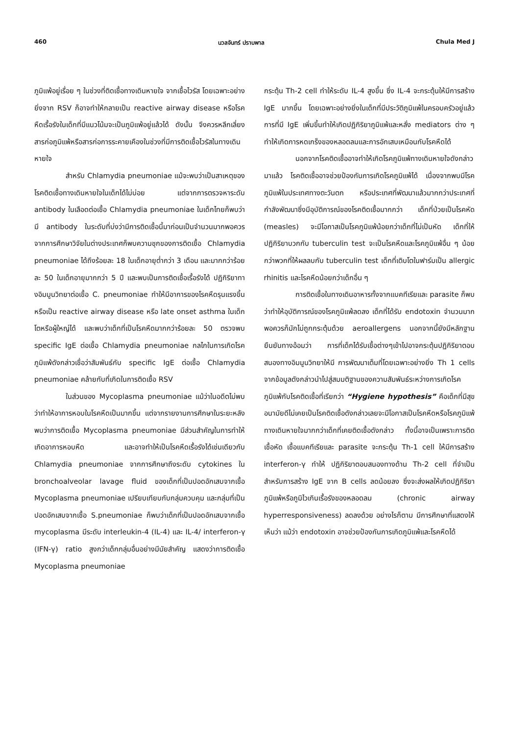460 นวลจันทร์ ปราบพาล Chula Med J
ภูมิแพ้อยู่เรื่อย ๆ ในช่วงที่ติดเชื้อทางเดินหายใจ จากเชื้อไวรัส โดยเฉพาะอย่างยิ่งจาก RSV ก็อาจทำให้กลายเป็น reactive airway disease หรือโรคหืดเรื้อรังในเด็กที่มีแนวโน้มจะเป็นภูมิแพ้อยู่แล้วได้ ดังนั้น จึงควรหลีกเลี่ยงสารก่อภูมิแพ้หรือสารก่อการระคายเคืองในช่วงที่มีการติดเชื้อไวรัสในทางเดินหายใจ
สำหรับ Chlamydia pneumoniae แม้จะพบว่าเป็นสาเหตุของโรคติดเชื้อทางเดินหายใจในเด็กได้ไม่บ่อย แต่จากการตรวจหาระดับ antibody ในเลือดต่อเชื้อ Chlamydia pneumoniae ในเด็กไทยก็พบว่ามี antibody ในระดับที่บ่งว่ามีการติดเชื้อนี้มาก่อนเป็นจำนวนมากพอควรจากการศึกษาวิจัยในต่างประเทศก็พบความชุกของการติดเชื้อ Chlamydia pneumoniae ได้ถึงร้อยละ 18 ในเด็กอายุต่ำกว่า 3 เดือน และมากกว่าร้อยละ 50 ในเด็กอายุมากกว่า 5 ปี และพบเป็นการติดเชื้อเรื้อรังได้ ปฏิกิริยาทางอิมมูนวิทยาต่อเชื้อ C. pneumoniae ทำให้มีอาการของโรคหืดรุนแรงขึ้น หรือเป็น reactive airway disease หรือ late onset asthma ในเด็กโตหรือผู้ใหญ่ได้ และพบว่าเด็กที่เป็นโรคหืดมากกว่าร้อยละ 50 ตรวจพบ specific IgE ต่อเชื้อ Chlamydia pneumoniae กลไกในการเกิดโรคภูมิแพ้ดังกล่าวเชื่อว่าสัมพันธ์กับ specific IgE ต่อเชื้อ Chlamydia pneumoniae คล้ายกับที่เกิดในการติดเชื้อ RSV
ในส่วนของ Mycoplasma pneumoniae แม้ว่าในอดีตไม่พบว่าทำให้อาการหอบในโรคหืดเป็นมากขึ้น แต่จากรายงานการศึกษาในระยะหลังพบว่าการติดเชื้อ Mycoplasma pneumoniae มีส่วนสำคัญในการทำให้เกิดอาการหอบหืด และอาจทำให้เป็นโรคหืดเรื้อรังได้เช่นเดียวกับ Chlamydia pneumoniae จากการศึกษาถึงระดับ cytokines ใน bronchoalveolar lavage fluid ของเด็กที่เป็นปอดอักเสบจากเชื้อ Mycoplasma pneumoniae เปรียบเทียบกับกลุ่มควบคุม และกลุ่มที่เป็นปอดอักเสบจากเชื้อ S.pneumoniae ก็พบว่าเด็กที่เป็นปอดอักเสบจากเชื้อ mycoplasma มีระดับ interleukin-4 (IL-4) และ IL-4/ interferon-γ (IFN-γ) ratio สูงกว่าเด็กกลุ่มอื่นอย่างมีนัยสำคัญ แสดงว่าการติดเชื้อ Mycoplasma pneumoniae
กระตุ้น Th-2 cell ทำให้ระดับ IL-4 สูงขึ้น ซึ่ง IL-4 จะกระตุ้นให้มีการสร้าง IgE มากขึ้น โดยเฉพาะอย่างยิ่งในเด็กที่มีประวัติภูมิแพ้ในครอบครัวอยู่แล้ว การที่มี IgE เพิ่มขึ้นทำให้เกิดปฏิกิริยาภูมิแพ้และหลั่ง mediators ต่าง ๆ ทำให้เกิดการหดเกร็งของหลอดลมและการอักเสบเหมือนกับโรคหืดได้
นอกจากโรคติดเชื้ออาจทำให้เกิดโรคภูมิแพ้ทางเดินหายใจดังกล่าวมาแล้ว โรคติดเชื้ออาจช่วยป้องกันการเกิดโรคภูมิแพ้ได้ เนื่องจากพบมีโรคภูมิแพ้ในประเทศทางตะวันตก หรือประเทศที่พัฒนาแล้วมากกว่าประเทศที่กำลังพัฒนาซึ่งมีอุบัติการณ์ของโรคติดเชื้อมากกว่า เด็กที่ป่วยเป็นโรคหัด (measles) จะมีโอกาสเป็นโรคภูมิแพ้น้อยกว่าเด็กที่ไม่เป็นหัด เด็กที่ให้ปฏิกิริยาบวกกับ tuberculin test จะเป็นโรคหืดและโรคภูมิแพ้อื่น ๆ น้อยกว่าพวกที่ให้ผลลบกับ tuberculin test เด็กที่เติบโตในฟาร์มเป็น allergic rhinitis และโรคหืดน้อยกว่าเด็กอื่น ๆ
การติดเชื้อในทางเดินอาหารทั้งจากแบคทีเรียและ parasite ก็พบว่าทำให้อุบัติการณ์ของโรคภูมิแพ้ลดลง เด็กที่ได้รับ endotoxin จำนวนมากพอควรก็มักไม่ถูกกระตุ้นด้วย aeroallergens นอกจากนี้ยังมีหลักฐานยืนยันทางอ้อมว่า การที่เด็กได้รับเชื้อต่างๆเข้าไปอาจกระตุ้นปฏิกิริยาตอบสนองทางอิมมูนวิทยาให้มี การพัฒนาเต็มที่โดยเฉพาะอย่างยิ่ง Th 1 cells จากข้อมูลดังกล่าวนำไปสู่สมมติฐานของความสัมพันธ์ระหว่างการเกิดโรคภูมิแพ้กับโรคติดเชื้อที่เรียกว่า “Hygiene hypothesis” คือเด็กที่มีสุขอนามัยดีไม่เคยเป็นโรคติดเชื้อดังกล่าวเลยจะมีโอกาสเป็นโรคหืดหรือโรคภูมิแพ้ทางเดินหายใจมากกว่าเด็กที่เคยติดเชื้อดังกล่าว ทั้งนี้อาจเป็นเพราะการติดเชื้อหัด เชื้อแบคทีเรียและ parasite จะกระตุ้น Th-1 cell ให้มีการสร้าง interferon-γ ทำให้ ปฏิกิริยาตอบสนองทางด้าน Th-2 cell ที่จำเป็นสำหรับการสร้าง IgE จาก B cells ลดน้อยลง ซึ่งจะส่งผลให้เกิดปฏิกิริยาภูมิแพ้หรือภูมิไวเกินเรื้อรังของหลอดลม (chronic airway hyperresponsiveness) ลดลงด้วย อย่างไรก็ตาม มีการศึกษาที่แสดงให้เห็นว่า แม้ว่า endotoxin อาจช่วยป้องกันการเกิดภูมิแพ้และโรคหืดได้